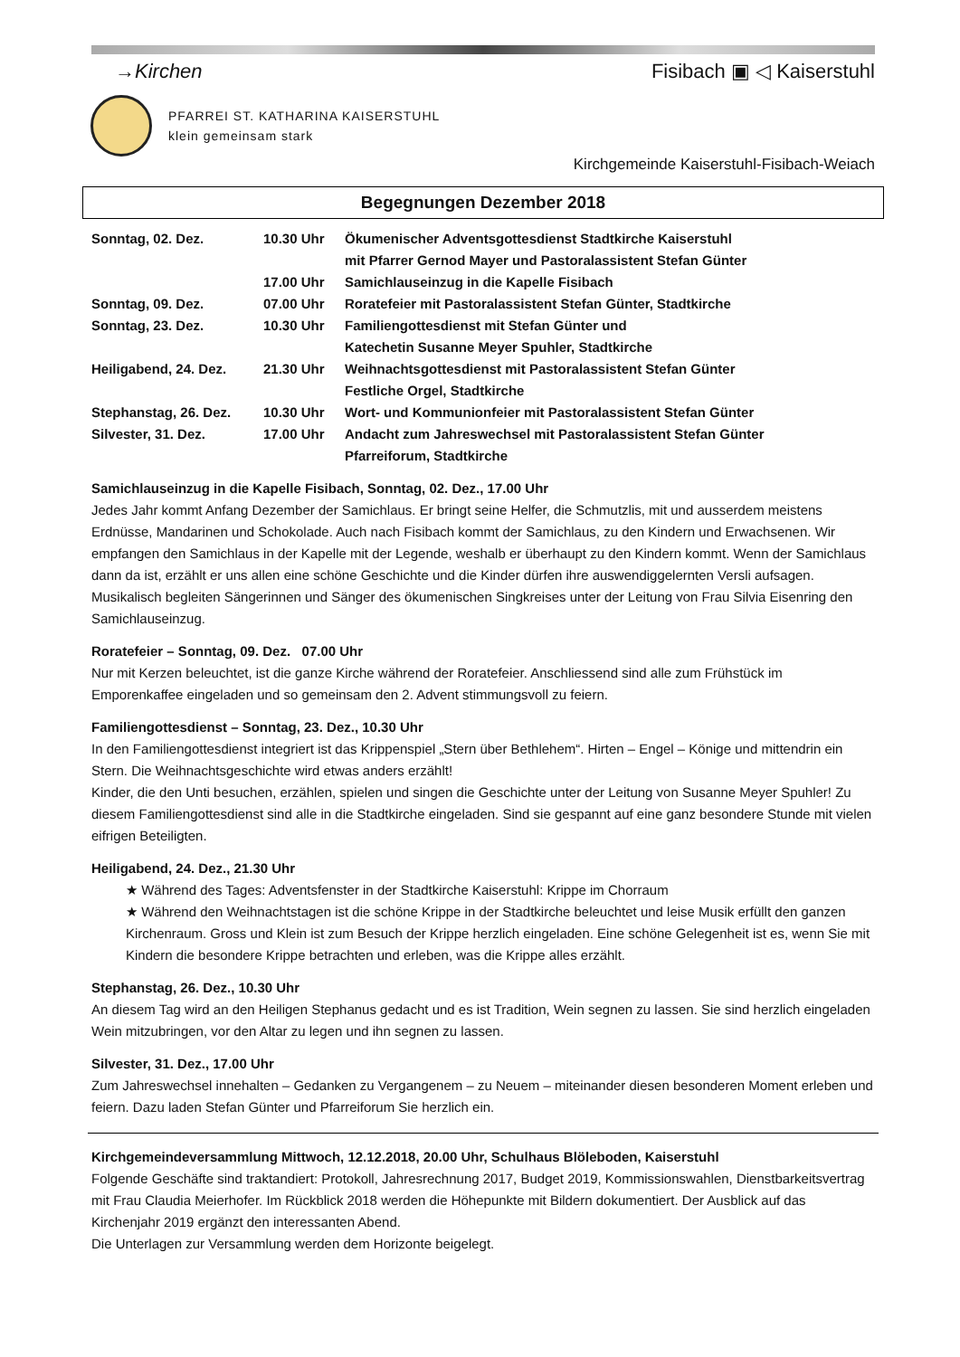→Kirchen Fisibach ▣ ◁ Kaiserstuhl
PFARREI ST. KATHARINA KAISERSTUHL
klein gemeinsam stark
Kirchgemeinde Kaiserstuhl-Fisibach-Weiach
Begegnungen Dezember 2018
| Sonntag, 02. Dez. | 10.30 Uhr | Ökumenischer Adventsgottesdienst Stadtkirche Kaiserstuhl mit Pfarrer Gernod Mayer und Pastoralassistent Stefan Günter |
| | 17.00 Uhr | Samichlauseinzug in die Kapelle Fisibach |
| Sonntag, 09. Dez. | 07.00 Uhr | Roratefeier mit Pastoralassistent Stefan Günter, Stadtkirche |
| Sonntag, 23. Dez. | 10.30 Uhr | Familiengottesdienst mit Stefan Günter und Katechetin Susanne Meyer Spuhler, Stadtkirche |
| Heiligabend, 24. Dez. | 21.30 Uhr | Weihnachtsgottesdienst mit Pastoralassistent Stefan Günter Festliche Orgel, Stadtkirche |
| Stephanstag, 26. Dez. | 10.30 Uhr | Wort- und Kommunionfeier mit Pastoralassistent Stefan Günter |
| Silvester, 31. Dez. | 17.00 Uhr | Andacht zum Jahreswechsel mit Pastoralassistent Stefan Günter Pfarreiforum, Stadtkirche |
Samichlauseinzug in die Kapelle Fisibach, Sonntag, 02. Dez., 17.00 Uhr
Jedes Jahr kommt Anfang Dezember der Samichlaus. Er bringt seine Helfer, die Schmutzlis, mit und ausserdem meistens Erdnüsse, Mandarinen und Schokolade. Auch nach Fisibach kommt der Samichlaus, zu den Kindern und Erwachsenen. Wir empfangen den Samichlaus in der Kapelle mit der Legende, weshalb er überhaupt zu den Kindern kommt. Wenn der Samichlaus dann da ist, erzählt er uns allen eine schöne Geschichte und die Kinder dürfen ihre auswendiggelernten Versli aufsagen. Musikalisch begleiten Sängerinnen und Sänger des ökumenischen Singkreises unter der Leitung von Frau Silvia Eisenring den Samichlauseinzug.
Roratefeier – Sonntag, 09. Dez. 07.00 Uhr
Nur mit Kerzen beleuchtet, ist die ganze Kirche während der Roratefeier. Anschliessend sind alle zum Frühstück im Emporenkaffee eingeladen und so gemeinsam den 2. Advent stimmungsvoll zu feiern.
Familiengottesdienst – Sonntag, 23. Dez., 10.30 Uhr
In den Familiengottesdienst integriert ist das Krippenspiel „Stern über Bethlehem“. Hirten – Engel – Könige und mittendrin ein Stern. Die Weihnachtsgeschichte wird etwas anders erzählt!
Kinder, die den Unti besuchen, erzählen, spielen und singen die Geschichte unter der Leitung von Susanne Meyer Spuhler! Zu diesem Familiengottesdienst sind alle in die Stadtkirche eingeladen. Sind sie gespannt auf eine ganz besondere Stunde mit vielen eifrigen Beteiligten.
Heiligabend, 24. Dez., 21.30 Uhr
★ Während des Tages: Adventsfenster in der Stadtkirche Kaiserstuhl: Krippe im Chorraum
★ Während den Weihnachtstagen ist die schöne Krippe in der Stadtkirche beleuchtet und leise Musik erfüllt den ganzen Kirchenraum. Gross und Klein ist zum Besuch der Krippe herzlich eingeladen. Eine schöne Gelegenheit ist es, wenn Sie mit Kindern die besondere Krippe betrachten und erleben, was die Krippe alles erzählt.
Stephanstag, 26. Dez., 10.30 Uhr
An diesem Tag wird an den Heiligen Stephanus gedacht und es ist Tradition, Wein segnen zu lassen. Sie sind herzlich eingeladen Wein mitzubringen, vor den Altar zu legen und ihn segnen zu lassen.
Silvester, 31. Dez., 17.00 Uhr
Zum Jahreswechsel innehalten – Gedanken zu Vergangenem – zu Neuem – miteinander diesen besonderen Moment erleben und feiern. Dazu laden Stefan Günter und Pfarreiforum Sie herzlich ein.
Kirchgemeindeversammlung Mittwoch, 12.12.2018, 20.00 Uhr, Schulhaus Blöleboden, Kaiserstuhl
Folgende Geschäfte sind traktandiert: Protokoll, Jahresrechnung 2017, Budget 2019, Kommissionswahlen, Dienstbarkeitsvertrag mit Frau Claudia Meierhofer. Im Rückblick 2018 werden die Höhepunkte mit Bildern dokumentiert. Der Ausblick auf das Kirchenjahr 2019 ergänzt den interessanten Abend.
Die Unterlagen zur Versammlung werden dem Horizonte beigelegt.